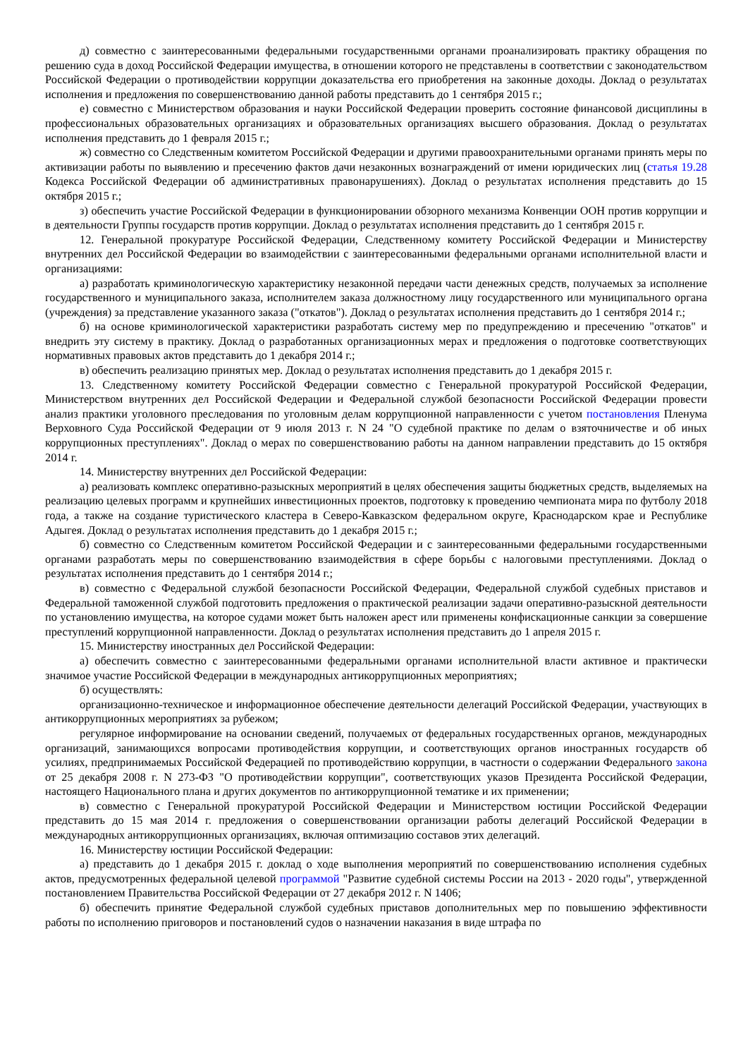д) совместно с заинтересованными федеральными государственными органами проанализировать практику обращения по решению суда в доход Российской Федерации имущества, в отношении которого не представлены в соответствии с законодательством Российской Федерации о противодействии коррупции доказательства его приобретения на законные доходы. Доклад о результатах исполнения и предложения по совершенствованию данной работы представить до 1 сентября 2015 г.;
е) совместно с Министерством образования и науки Российской Федерации проверить состояние финансовой дисциплины в профессиональных образовательных организациях и образовательных организациях высшего образования. Доклад о результатах исполнения представить до 1 февраля 2015 г.;
ж) совместно со Следственным комитетом Российской Федерации и другими правоохранительными органами принять меры по активизации работы по выявлению и пресечению фактов дачи незаконных вознаграждений от имени юридических лиц (статья 19.28 Кодекса Российской Федерации об административных правонарушениях). Доклад о результатах исполнения представить до 15 октября 2015 г.;
з) обеспечить участие Российской Федерации в функционировании обзорного механизма Конвенции ООН против коррупции и в деятельности Группы государств против коррупции. Доклад о результатах исполнения представить до 1 сентября 2015 г.
12. Генеральной прокуратуре Российской Федерации, Следственному комитету Российской Федерации и Министерству внутренних дел Российской Федерации во взаимодействии с заинтересованными федеральными органами исполнительной власти и организациями:
а) разработать криминологическую характеристику незаконной передачи части денежных средств, получаемых за исполнение государственного и муниципального заказа, исполнителем заказа должностному лицу государственного или муниципального органа (учреждения) за представление указанного заказа ("откатов"). Доклад о результатах исполнения представить до 1 сентября 2014 г.;
б) на основе криминологической характеристики разработать систему мер по предупреждению и пресечению "откатов" и внедрить эту систему в практику. Доклад о разработанных организационных мерах и предложения о подготовке соответствующих нормативных правовых актов представить до 1 декабря 2014 г.;
в) обеспечить реализацию принятых мер. Доклад о результатах исполнения представить до 1 декабря 2015 г.
13. Следственному комитету Российской Федерации совместно с Генеральной прокуратурой Российской Федерации, Министерством внутренних дел Российской Федерации и Федеральной службой безопасности Российской Федерации провести анализ практики уголовного преследования по уголовным делам коррупционной направленности с учетом постановления Пленума Верховного Суда Российской Федерации от 9 июля 2013 г. N 24 "О судебной практике по делам о взяточничестве и об иных коррупционных преступлениях". Доклад о мерах по совершенствованию работы на данном направлении представить до 15 октября 2014 г.
14. Министерству внутренних дел Российской Федерации:
а) реализовать комплекс оперативно-разыскных мероприятий в целях обеспечения защиты бюджетных средств, выделяемых на реализацию целевых программ и крупнейших инвестиционных проектов, подготовку к проведению чемпионата мира по футболу 2018 года, а также на создание туристического кластера в Северо-Кавказском федеральном округе, Краснодарском крае и Республике Адыгея. Доклад о результатах исполнения представить до 1 декабря 2015 г.;
б) совместно со Следственным комитетом Российской Федерации и с заинтересованными федеральными государственными органами разработать меры по совершенствованию взаимодействия в сфере борьбы с налоговыми преступлениями. Доклад о результатах исполнения представить до 1 сентября 2014 г.;
в) совместно с Федеральной службой безопасности Российской Федерации, Федеральной службой судебных приставов и Федеральной таможенной службой подготовить предложения о практической реализации задачи оперативно-разыскной деятельности по установлению имущества, на которое судами может быть наложен арест или применены конфискационные санкции за совершение преступлений коррупционной направленности. Доклад о результатах исполнения представить до 1 апреля 2015 г.
15. Министерству иностранных дел Российской Федерации:
а) обеспечить совместно с заинтересованными федеральными органами исполнительной власти активное и практически значимое участие Российской Федерации в международных антикоррупционных мероприятиях;
б) осуществлять:
организационно-техническое и информационное обеспечение деятельности делегаций Российской Федерации, участвующих в антикоррупционных мероприятиях за рубежом;
регулярное информирование на основании сведений, получаемых от федеральных государственных органов, международных организаций, занимающихся вопросами противодействия коррупции, и соответствующих органов иностранных государств об усилиях, предпринимаемых Российской Федерацией по противодействию коррупции, в частности о содержании Федерального закона от 25 декабря 2008 г. N 273-ФЗ "О противодействии коррупции", соответствующих указов Президента Российской Федерации, настоящего Национального плана и других документов по антикоррупционной тематике и их применении;
в) совместно с Генеральной прокуратурой Российской Федерации и Министерством юстиции Российской Федерации представить до 15 мая 2014 г. предложения о совершенствовании организации работы делегаций Российской Федерации в международных антикоррупционных организациях, включая оптимизацию составов этих делегаций.
16. Министерству юстиции Российской Федерации:
а) представить до 1 декабря 2015 г. доклад о ходе выполнения мероприятий по совершенствованию исполнения судебных актов, предусмотренных федеральной целевой программой "Развитие судебной системы России на 2013 - 2020 годы", утвержденной постановлением Правительства Российской Федерации от 27 декабря 2012 г. N 1406;
б) обеспечить принятие Федеральной службой судебных приставов дополнительных мер по повышению эффективности работы по исполнению приговоров и постановлений судов о назначении наказания в виде штрафа по